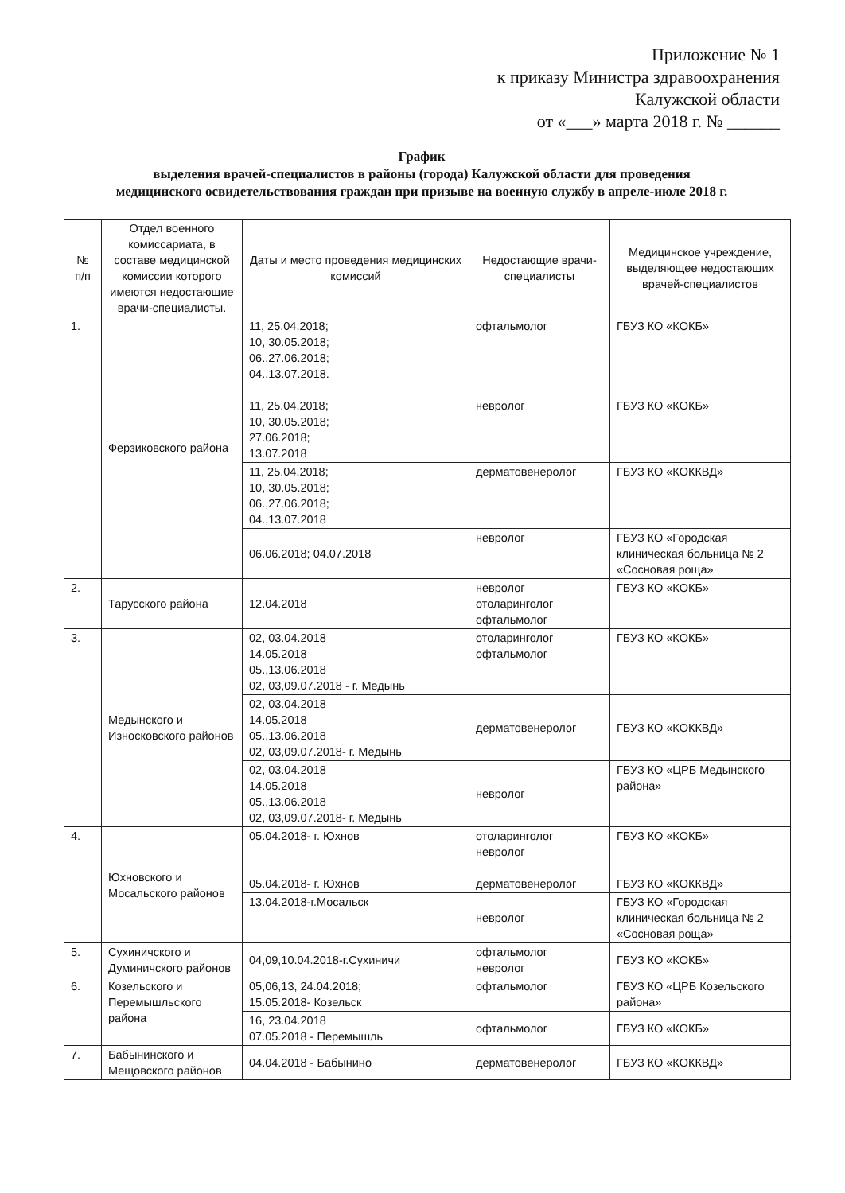Приложение № 1
к приказу Министра здравоохранения
Калужской области
от «___» марта 2018 г. № ______
График
выделения врачей-специалистов в районы (города) Калужской области для проведения
медицинского освидетельствования граждан при призыве на военную службу в апреле-июле 2018 г.
| № п/п | Отдел военного комиссариата, в составе медицинской комиссии которого имеются недостающие врачи-специалисты. | Даты и место проведения медицинских комиссий | Недостающие врачи-специалисты | Медицинское учреждение, выделяющее недостающих врачей-специалистов |
| --- | --- | --- | --- | --- |
| 1. | Ферзиковского района | 11, 25.04.2018; 10, 30.05.2018; 06.,27.06.2018; 04.,13.07.2018. 11, 25.04.2018; 10, 30.05.2018; 27.06.2018; 13.07.2018 | офтальмолог невролог | ГБУЗ КО «КОКБ» ГБУЗ КО «КОКБ» |
| | | 11, 25.04.2018; 10, 30.05.2018; 06.,27.06.2018; 04.,13.07.2018 | дерматовенеролог | ГБУЗ КО «КОККВД» |
| | | 06.06.2018; 04.07.2018 | невролог | ГБУЗ КО «Городская клиническая больница № 2 «Сосновая роща» |
| 2. | Тарусского района | 12.04.2018 | невролог отоларинголог офтальмолог | ГБУЗ КО «КОКБ» |
| 3. | Медынского и Износковского районов | 02, 03.04.2018 14.05.2018 05.,13.06.2018 02, 03,09.07.2018 - г. Медынь | отоларинголог офтальмолог | ГБУЗ КО «КОКБ» |
| | | 02, 03.04.2018 14.05.2018 05.,13.06.2018 02, 03,09.07.2018- г. Медынь | дерматовенеролог | ГБУЗ КО «КОККВД» |
| | | 02, 03.04.2018 14.05.2018 05.,13.06.2018 02, 03,09.07.2018- г. Медынь | невролог | ГБУЗ КО «ЦРБ Медынского района» |
| 4. | Юхновского и Мосальского районов | 05.04.2018- г. Юхнов 05.04.2018- г. Юхнов | отоларинголог невролог дерматовенеролог | ГБУЗ КО «КОКБ» ГБУЗ КО «КОККВД» |
| | | 13.04.2018-г.Мосальск | невролог | ГБУЗ КО «Городская клиническая больница № 2 «Сосновая роща» |
| 5. | Сухиничского и Думиничского районов | 04,09,10.04.2018-г.Сухиничи | офтальмолог невролог | ГБУЗ КО «КОКБ» |
| 6. | Козельского и Перемышльского района | 05,06,13, 24.04.2018; 15.05.2018- Козельск | офтальмолог | ГБУЗ КО «ЦРБ Козельского района» |
| | | 16, 23.04.2018 07.05.2018 - Перемышль | офтальмолог | ГБУЗ КО «КОКБ» |
| 7. | Бабынинского и Мещовского районов | 04.04.2018 - Бабынино | дерматовенеролог | ГБУЗ КО «КОККВД» |